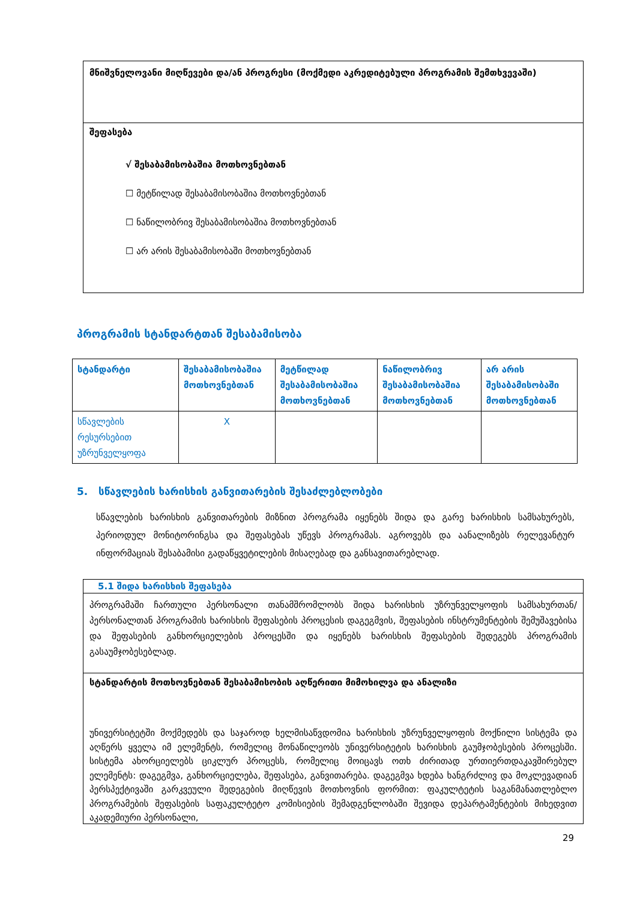მნიშვნელოვანი მიღწევები და/ან პროგრესი (მოქმედი აკრედიტებული პროგრამის შემთხვევაში)
შეფასება
√ შესაბამისობაშია მოთხოვნებთან
☐ მეტწილად შესაბამისობაშია მოთხოვნებთან
☐ ნაწილობრივ შესაბამისობაშია მოთხოვნებთან
☐ არ არის შესაბამისობაში მოთხოვნებთან
პროგრამის სტანდარტთან შესაბამისობა
| სტანდარტი | შესაბამისობაშია მოთხოვნებთან | მეტწილად შესაბამისობაშია მოთხოვნებთან | ნაწილობრივ შესაბამისობაშია მოთხოვნებთან | არ არის შესაბამისობაში მოთხოვნებთან |
| --- | --- | --- | --- | --- |
| სწავლების რესურსებით უზრუნველყოფა | X | | | |
5. სწავლების ხარისხის განვითარების შესაძლებლობები
სწავლების ხარისხის განვითარების მიზნით პროგრამა იყენებს შიდა და გარე ხარისხის სამსახურებს, პერიოდულ მონიტორინგსა და შეფასებას უწევს პროგრამას. აგროვებს და აანალიზებს რელევანტურ ინფორმაციას შესაბამისი გადაწყვეტილების მისაღებად და განსავითარებლად.
5.1 შიდა ხარისხის შეფასება
პროგრამაში ჩართული პერსონალი თანამშრომლობს შიდა ხარისხის უზრუნველყოფის სამსახურთან/პერსონალთან პროგრამის ხარისხის შეფასების პროცესის დაგეგმვის, შეფასების ინსტრუმენტების შემუშავებისა და შეფასების განხორციელების პროცესში და იყენებს ხარისხის შეფასების შედეგებს პროგრამის გასაუმჯობესებლად.
სტანდარტის მოთხოვნებთან შესაბამისობის აღწერითი მიმოხილვა და ანალიზი
უნივერსიტეტში მოქმედებს და საჯაროდ ხელმისაწვდომია ხარისხის უზრუნველყოფის მოქნილი სისტემა და აღწერს ყველა იმ ელემენტს, რომელიც მონაწილეობს უნივერსიტეტის ხარისხის გაუმჯობესების პროცესში. სისტემა ახორციელებს ციკლურ პროცესს, რომელიც მოიცავს ოთხ ძირითად ურთიერთდაკავშირებულ ელემენტს: დაგეგმვა, განხორციელება, შეფასება, განვითარება. დაგეგმვა ხდება ხანგრძლივ და მოკლევადიან პერსპექტივაში გარკვეული შედეგების მიღწევის მოთხოვნის ფორმით: ფაკულტეტის საგანმანათლებლო პროგრამების შეფასების საფაკულტეტო კომისიების შემადგენლობაში შევიდა დეპარტამენტების მიხედვით აკადემიური პერსონალი,
29